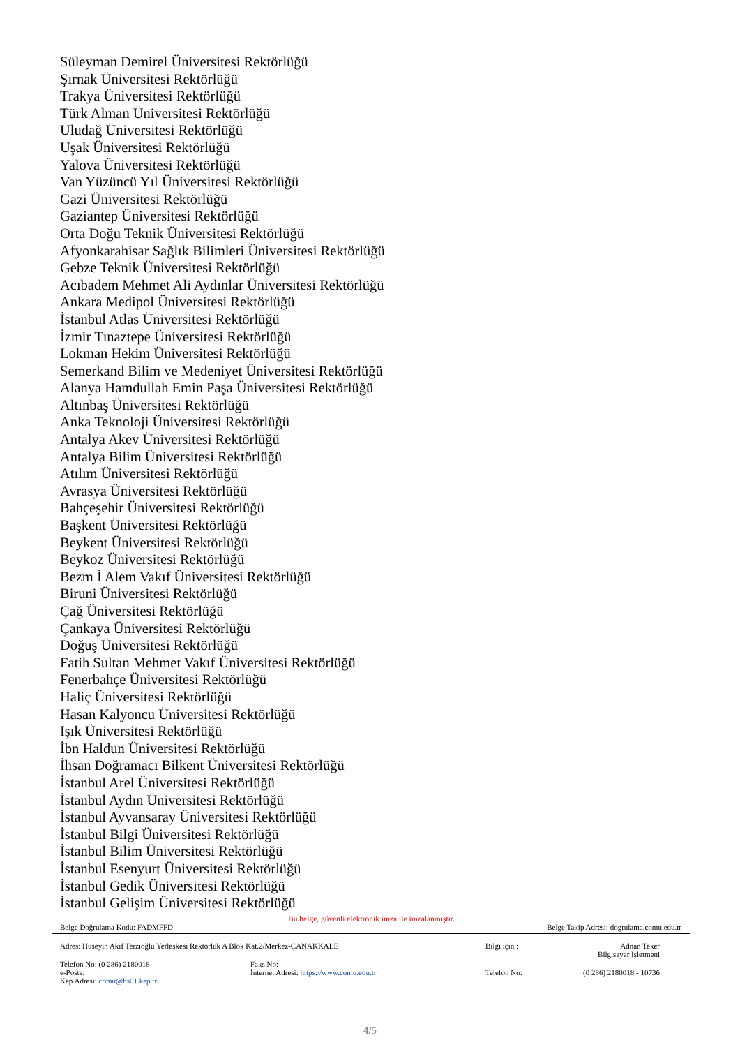Süleyman Demirel Üniversitesi Rektörlüğü
Şırnak Üniversitesi Rektörlüğü
Trakya Üniversitesi Rektörlüğü
Türk Alman Üniversitesi Rektörlüğü
Uludağ Üniversitesi Rektörlüğü
Uşak Üniversitesi Rektörlüğü
Yalova Üniversitesi Rektörlüğü
Van Yüzüncü Yıl Üniversitesi Rektörlüğü
Gazi Üniversitesi Rektörlüğü
Gaziantep Üniversitesi Rektörlüğü
Orta Doğu Teknik Üniversitesi Rektörlüğü
Afyonkarahisar Sağlık Bilimleri Üniversitesi Rektörlüğü
Gebze Teknik Üniversitesi Rektörlüğü
Acıbadem Mehmet Ali Aydınlar Üniversitesi Rektörlüğü
Ankara Medipol Üniversitesi Rektörlüğü
İstanbul Atlas Üniversitesi Rektörlüğü
İzmir Tınaztepe Üniversitesi Rektörlüğü
Lokman Hekim Üniversitesi Rektörlüğü
Semerkand Bilim ve Medeniyet Üniversitesi Rektörlüğü
Alanya Hamdullah Emin Paşa Üniversitesi Rektörlüğü
Altınbaş Üniversitesi Rektörlüğü
Anka Teknoloji Üniversitesi Rektörlüğü
Antalya Akev Üniversitesi Rektörlüğü
Antalya Bilim Üniversitesi Rektörlüğü
Atılım Üniversitesi Rektörlüğü
Avrasya Üniversitesi Rektörlüğü
Bahçeşehir Üniversitesi Rektörlüğü
Başkent Üniversitesi Rektörlüğü
Beykent Üniversitesi Rektörlüğü
Beykoz Üniversitesi Rektörlüğü
Bezm İ Alem Vakıf Üniversitesi Rektörlüğü
Biruni Üniversitesi Rektörlüğü
Çağ Üniversitesi Rektörlüğü
Çankaya Üniversitesi Rektörlüğü
Doğuş Üniversitesi Rektörlüğü
Fatih Sultan Mehmet Vakıf Üniversitesi Rektörlüğü
Fenerbahçe Üniversitesi Rektörlüğü
Haliç Üniversitesi Rektörlüğü
Hasan Kalyoncu Üniversitesi Rektörlüğü
Işık Üniversitesi Rektörlüğü
İbn Haldun Üniversitesi Rektörlüğü
İhsan Doğramacı Bilkent Üniversitesi Rektörlüğü
İstanbul Arel Üniversitesi Rektörlüğü
İstanbul Aydın Üniversitesi Rektörlüğü
İstanbul Ayvansaray Üniversitesi Rektörlüğü
İstanbul Bilgi Üniversitesi Rektörlüğü
İstanbul Bilim Üniversitesi Rektörlüğü
İstanbul Esenyurt Üniversitesi Rektörlüğü
İstanbul Gedik Üniversitesi Rektörlüğü
İstanbul Gelişim Üniversitesi Rektörlüğü
Bu belge, güvenli elektronik imza ile imzalanmıştır.
Belge Doğrulama Kodu: FADMFFD Belge Takip Adresi: dogrulama.comu.edu.tr
| Adres: Hüseyin Akif Terzioğlu Yerleşkesi Rektörlük A Blok Kat.2/Merkez-ÇANAKKALE | | Bilgi için : | Adnan Teker Bilgisayar İşletmeni |
| Telefon No: (0 286) 2180018 e-Posta: Kep Adresi: comu@hs01.kep.tr | Faks No: İnternet Adresi: https://www.comu.edu.tr | Telefon No: | (0 286) 2180018 - 10736 |
4/5